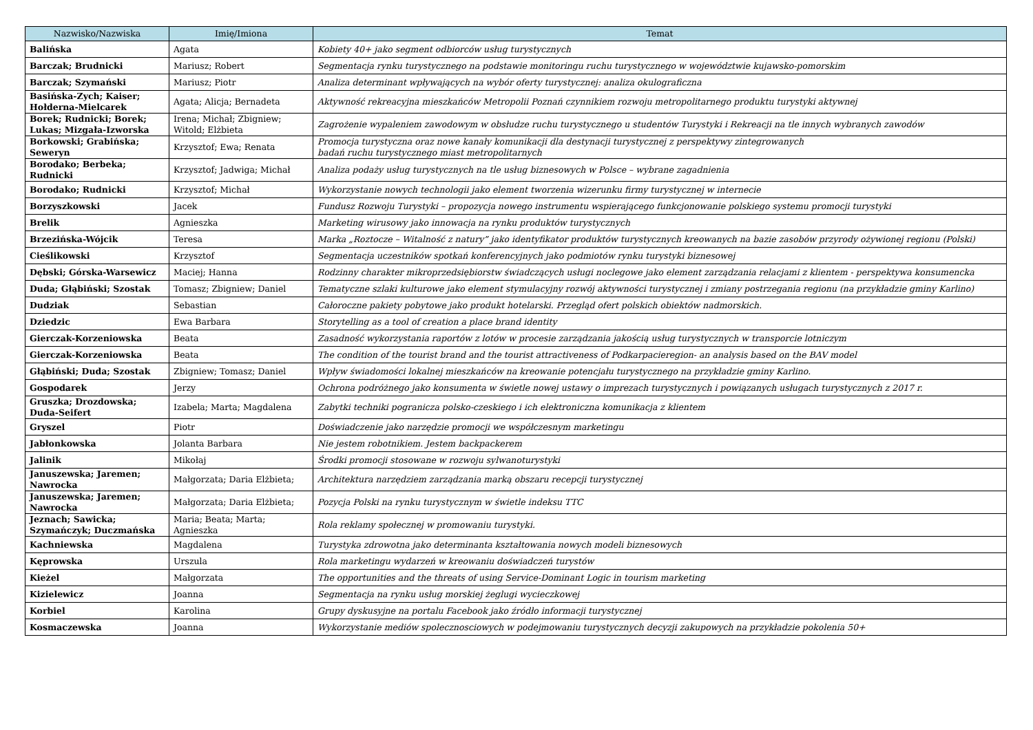| Nazwisko/Nazwiska | Imię/Imiona | Temat |
| --- | --- | --- |
| Balińska | Agata | Kobiety 40+ jako segment odbiorców usług turystycznych |
| Barczak; Brudnicki | Mariusz; Robert | Segmentacja rynku turystycznego na podstawie monitoringu ruchu turystycznego w województwie kujawsko-pomorskim |
| Barczak; Szymański | Mariusz; Piotr | Analiza determinant wpływających na wybór oferty turystycznej: analiza okulograficzna |
| Basińska-Zych; Kaiser; Hołderna-Mielcarek | Agata; Alicja; Bernadeta | Aktywność rekreacyjna mieszkańców Metropolii Poznań czynnikiem rozwoju metropolitarnego produktu turystyki aktywnej |
| Borek; Rudnicki; Borek; Lukas; Mizgała-Izworska | Irena; Michał; Zbigniew; Witold; Elżbieta | Zagrożenie wypaleniem zawodowym w obsłudze ruchu turystycznego u studentów Turystyki i Rekreacji na tle innych wybranych zawodów |
| Borkowski; Grabińska; Seweryn | Krzysztof; Ewa; Renata | Promocja turystyczna oraz nowe kanały komunikacji dla destynacji turystycznej z perspektywy zintegrowanych badań ruchu turystycznego miast metropolitarnych |
| Borodako; Berbeka; Rudnicki | Krzysztof; Jadwiga; Michał | Analiza podaży usług turystycznych na tle usług biznesowych w Polsce – wybrane zagadnienia |
| Borodako; Rudnicki | Krzysztof; Michał | Wykorzystanie nowych technologii jako element tworzenia wizerunku firmy turystycznej w internecie |
| Borzyszkowski | Jacek | Fundusz Rozwoju Turystyki – propozycja nowego instrumentu wspierającego funkcjonowanie polskiego systemu promocji turystyki |
| Brelik | Agnieszka | Marketing wirusowy jako innowacja na rynku produktów turystycznych |
| Brzezińska-Wójcik | Teresa | Marka „Roztocze – Witalność z natury” jako identyfikator produktów turystycznych kreowanych na bazie zasobów przyrody ożywionej regionu (Polski) |
| Cieślikowski | Krzysztof | Segmentacja uczestników spotkań konferencyjnych jako podmiotów rynku turystyki biznesowej |
| Dębski; Górska-Warsewicz | Maciej; Hanna | Rodzinny charakter mikroprzedsiębiorstw świadczących usługi noclegowe jako element zarządzania relacjami z klientem - perspektywa konsumencka |
| Duda; Głąbiński; Szostak | Tomasz; Zbigniew; Daniel | Tematyczne szlaki kulturowe jako element stymulacyjny rozwój aktywności turystycznej i zmiany postrzegania regionu (na przykładzie gminy Karlino) |
| Dudziak | Sebastian | Całoroczne pakiety pobytowe jako produkt hotelarski. Przegląd ofert polskich obiektów nadmorskich. |
| Dziedzic | Ewa Barbara | Storytelling as a tool of creation a place brand identity |
| Gierczak-Korzeniowska | Beata | Zasadność wykorzystania raportów z lotów w procesie zarządzania jakością usług turystycznych w transporcie lotniczym |
| Gierczak-Korzeniowska | Beata | The condition of the tourist brand and the tourist attractiveness of Podkarpacieregion- an analysis based on the BAV model |
| Głąbiński; Duda; Szostak | Zbigniew; Tomasz; Daniel | Wpływ świadomości lokalnej mieszkańców na kreowanie potencjału turystycznego na przykładzie gminy Karlino. |
| Gospodarek | Jerzy | Ochrona podróżnego jako konsumenta w świetle nowej ustawy o imprezach turystycznych i powiązanych usługach turystycznych z 2017 r. |
| Gruszka; Drozdowska; Duda-Seifert | Izabela; Marta; Magdalena | Zabytki techniki pogranicza polsko-czeskiego i ich elektroniczna komunikacja z klientem |
| Gryszel | Piotr | Doświadczenie jako narzędzie promocji we współczesnym marketingu |
| Jabłonkowska | Jolanta Barbara | Nie jestem robotnikiem. Jestem backpackerem |
| Jalinik | Mikołaj | Środki promocji stosowane w rozwoju sylwanoturystyki |
| Januszewska; Jaremen; Nawrocka | Małgorzata; Daria Elżbieta; | Architektura narzędziem zarządzania marką obszaru recepcji turystycznej |
| Januszewska; Jaremen; Nawrocka | Małgorzata; Daria Elżbieta; | Pozycja Polski na rynku turystycznym w świetle indeksu TTC |
| Jeznach; Sawicka; Szymańczyk; Duczmańska | Maria; Beata; Marta; Agnieszka | Rola reklamy społecznej w promowaniu turystyki. |
| Kachniewska | Magdalena | Turystyka zdrowotna jako determinanta kształtowania nowych modeli biznesowych |
| Kęprowska | Urszula | Rola marketingu wydarzeń w kreowaniu doświadczeń turystów |
| Kieżel | Małgorzata | The opportunities and the threats of using Service-Dominant Logic in tourism marketing |
| Kizielewicz | Joanna | Segmentacja na rynku usług morskiej żeglugi wycieczkowej |
| Korbiel | Karolina | Grupy dyskusyjne na portalu Facebook jako źródło informacji turystycznej |
| Kosmaczewska | Joanna | Wykorzystanie mediów spolecznosciowych w podejmowaniu turystycznych decyzji zakupowych na przykładzie pokolenia 50+ |